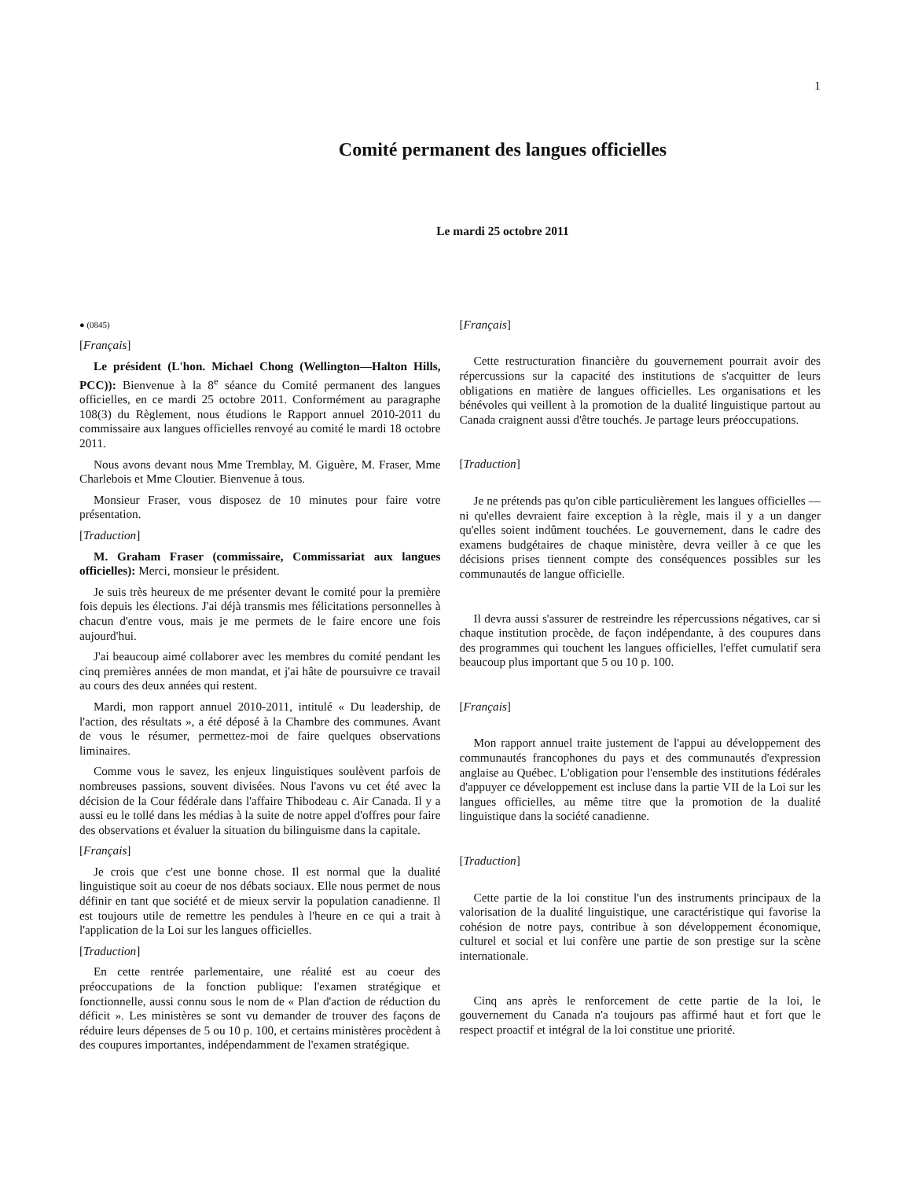1
Comité permanent des langues officielles
Le mardi 25 octobre 2011
● (0845)
[Français]
Le président (L'hon. Michael Chong (Wellington—Halton Hills, PCC)): Bienvenue à la 8<sup>e</sup> séance du Comité permanent des langues officielles, en ce mardi 25 octobre 2011. Conformément au paragraphe 108(3) du Règlement, nous étudions le Rapport annuel 2010-2011 du commissaire aux langues officielles renvoyé au comité le mardi 18 octobre 2011.
Nous avons devant nous Mme Tremblay, M. Giguère, M. Fraser, Mme Charlebois et Mme Cloutier. Bienvenue à tous.
Monsieur Fraser, vous disposez de 10 minutes pour faire votre présentation.
[Traduction]
M. Graham Fraser (commissaire, Commissariat aux langues officielles): Merci, monsieur le président.
Je suis très heureux de me présenter devant le comité pour la première fois depuis les élections. J'ai déjà transmis mes félicitations personnelles à chacun d'entre vous, mais je me permets de le faire encore une fois aujourd'hui.
J'ai beaucoup aimé collaborer avec les membres du comité pendant les cinq premières années de mon mandat, et j'ai hâte de poursuivre ce travail au cours des deux années qui restent.
Mardi, mon rapport annuel 2010-2011, intitulé « Du leadership, de l'action, des résultats », a été déposé à la Chambre des communes. Avant de vous le résumer, permettez-moi de faire quelques observations liminaires.
Comme vous le savez, les enjeux linguistiques soulèvent parfois de nombreuses passions, souvent divisées. Nous l'avons vu cet été avec la décision de la Cour fédérale dans l'affaire Thibodeau c. Air Canada. Il y a aussi eu le tollé dans les médias à la suite de notre appel d'offres pour faire des observations et évaluer la situation du bilinguisme dans la capitale.
[Français]
Je crois que c'est une bonne chose. Il est normal que la dualité linguistique soit au coeur de nos débats sociaux. Elle nous permet de nous définir en tant que société et de mieux servir la population canadienne. Il est toujours utile de remettre les pendules à l'heure en ce qui a trait à l'application de la Loi sur les langues officielles.
[Traduction]
En cette rentrée parlementaire, une réalité est au coeur des préoccupations de la fonction publique: l'examen stratégique et fonctionnelle, aussi connu sous le nom de « Plan d'action de réduction du déficit ». Les ministères se sont vu demander de trouver des façons de réduire leurs dépenses de 5 ou 10 p. 100, et certains ministères procèdent à des coupures importantes, indépendamment de l'examen stratégique.
[Français]
Cette restructuration financière du gouvernement pourrait avoir des répercussions sur la capacité des institutions de s'acquitter de leurs obligations en matière de langues officielles. Les organisations et les bénévoles qui veillent à la promotion de la dualité linguistique partout au Canada craignent aussi d'être touchés. Je partage leurs préoccupations.
[Traduction]
Je ne prétends pas qu'on cible particulièrement les langues officielles — ni qu'elles devraient faire exception à la règle, mais il y a un danger qu'elles soient indûment touchées. Le gouvernement, dans le cadre des examens budgétaires de chaque ministère, devra veiller à ce que les décisions prises tiennent compte des conséquences possibles sur les communautés de langue officielle.
Il devra aussi s'assurer de restreindre les répercussions négatives, car si chaque institution procède, de façon indépendante, à des coupures dans des programmes qui touchent les langues officielles, l'effet cumulatif sera beaucoup plus important que 5 ou 10 p. 100.
[Français]
Mon rapport annuel traite justement de l'appui au développement des communautés francophones du pays et des communautés d'expression anglaise au Québec. L'obligation pour l'ensemble des institutions fédérales d'appuyer ce développement est incluse dans la partie VII de la Loi sur les langues officielles, au même titre que la promotion de la dualité linguistique dans la société canadienne.
[Traduction]
Cette partie de la loi constitue l'un des instruments principaux de la valorisation de la dualité linguistique, une caractéristique qui favorise la cohésion de notre pays, contribue à son développement économique, culturel et social et lui confère une partie de son prestige sur la scène internationale.
Cinq ans après le renforcement de cette partie de la loi, le gouvernement du Canada n'a toujours pas affirmé haut et fort que le respect proactif et intégral de la loi constitue une priorité.